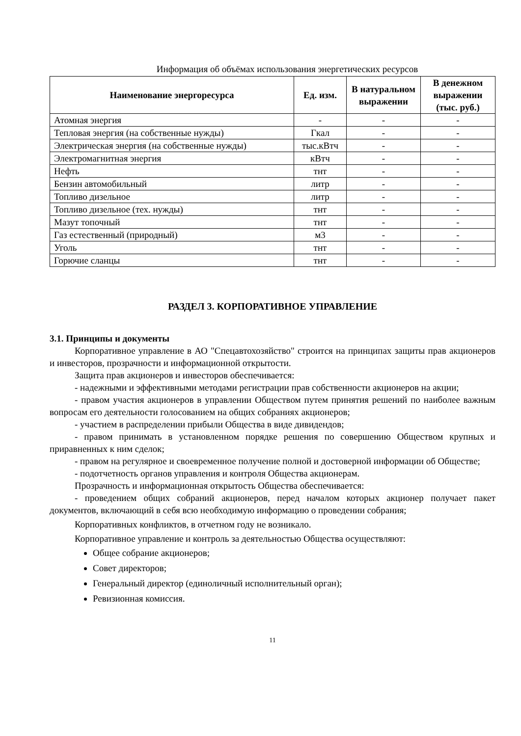Информация об объёмах использования энергетических ресурсов
| Наименование энергоресурса | Ед. изм. | В натуральном выражении | В денежном выражении (тыс. руб.) |
| --- | --- | --- | --- |
| Атомная энергия | - | - | - |
| Тепловая энергия (на собственные нужды) | Гкал | - | - |
| Электрическая энергия (на собственные нужды) | тыс.кВтч | - | - |
| Электромагнитная энергия | кВтч | - | - |
| Нефть | тнт | - | - |
| Бензин автомобильный | литр | - | - |
| Топливо дизельное | литр | - | - |
| Топливо дизельное (тех. нужды) | тнт | - | - |
| Мазут топочный | тнт | - | - |
| Газ естественный (природный) | м3 | - | - |
| Уголь | тнт | - | - |
| Горючие сланцы | тнт | - | - |
РАЗДЕЛ 3. КОРПОРАТИВНОЕ УПРАВЛЕНИЕ
3.1. Принципы и документы
Корпоративное управление в АО "Спецавтохозяйство" строится на принципах защиты прав акционеров и инвесторов, прозрачности и информационной открытости.
Защита прав акционеров и инвесторов обеспечивается:
- надежными и эффективными методами регистрации прав собственности акционеров на акции;
- правом участия акционеров в управлении Обществом путем принятия решений по наиболее важным вопросам его деятельности голосованием на общих собраниях акционеров;
- участием в распределении прибыли Общества в виде дивидендов;
- правом принимать в установленном порядке решения по совершению Обществом крупных и приравненных к ним сделок;
- правом на регулярное и своевременное получение полной и достоверной информации об Обществе;
- подотчетность органов управления и контроля Общества акционерам.
Прозрачность и информационная открытость Общества обеспечивается:
- проведением общих собраний акционеров, перед началом которых акционер получает пакет документов, включающий в себя всю необходимую информацию о проведении собрания;
Корпоративных конфликтов, в отчетном году не возникало.
Корпоративное управление и контроль за деятельностью Общества осуществляют:
Общее собрание акционеров;
Совет директоров;
Генеральный директор (единоличный исполнительный орган);
Ревизионная комиссия.
11